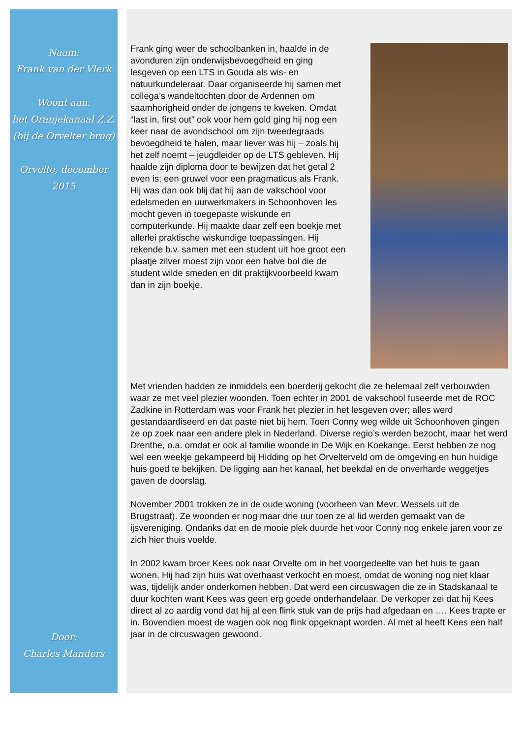Naam:
Frank van der Vlerk
Woont aan:
het Oranjekanaal Z.Z.
(bij de Orvelter brug)
Orvelte, december 2015
Door:
Charles Manders
Frank ging weer de schoolbanken in, haalde in de avonduren zijn onderwijsbevoegdheid en ging lesgeven op een LTS in Gouda als wis- en natuurkundeleraar. Daar organiseerde hij samen met collega’s wandeltochten door de Ardennen om saamhorigheid onder de jongens te kweken. Omdat “last in, first out” ook voor hem gold ging hij nog een keer naar de avondschool om zijn tweedegraads bevoegdheid te halen, maar liever was hij – zoals hij het zelf noemt – jeugdleider op de LTS gebleven. Hij haalde zijn diploma door te bewijzen dat het getal 2 even is; een gruwel voor een pragmaticus als Frank. Hij was dan ook blij dat hij aan de vakschool voor edelsmeden en uurwerkmakers in Schoonhoven les mocht geven in toegepaste wiskunde en computerkunde. Hij maakte daar zelf een boekje met allerlei praktische wiskundige toepassingen. Hij rekende b.v. samen met een student uit hoe groot een plaatje zilver moest zijn voor een halve bol die de student wilde smeden en dit praktijkvoorbeeld kwam dan in zijn boekje.
Met vrienden hadden ze inmiddels een boerderij gekocht die ze helemaal zelf verbouwden waar ze met veel plezier woonden. Toen echter in 2001 de vakschool fuseerde met de ROC Zadkine in Rotterdam was voor Frank het plezier in het lesgeven over; alles werd gestandaardiseerd en dat paste niet bij hem. Toen Conny weg wilde uit Schoonhoven gingen ze op zoek naar een andere plek in Nederland. Diverse regio’s werden bezocht, maar het werd Drenthe, o.a. omdat er ook al familie woonde in De Wijk en Koekange. Eerst hebben ze nog wel een weekje gekampeerd bij Hidding op het Orvelterveld om de omgeving en hun huidige huis goed te bekijken. De ligging aan het kanaal, het beekdal en de onverharde weggetjes gaven de doorslag.
November 2001 trokken ze in de oude woning (voorheen van Mevr. Wessels uit de Brugstraat). Ze woonden er nog maar drie uur toen ze al lid werden gemaakt van de ijsvereniging. Ondanks dat en de mooie plek duurde het voor Conny nog enkele jaren voor ze zich hier thuis voelde.
In 2002 kwam broer Kees ook naar Orvelte om in het voorgedeelte van het huis te gaan wonen. Hij had zijn huis wat overhaast verkocht en moest, omdat de woning nog niet klaar was, tijdelijk ander onderkomen hebben. Dat werd een circuswagen die ze in Stadskanaal te duur kochten want Kees was geen erg goede onderhandelaar. De verkoper zei dat hij Kees direct al zo aardig vond dat hij al een flink stuk van de prijs had afgedaan en …. Kees trapte er in. Bovendien moest de wagen ook nog flink opgeknapt worden. Al met al heeft Kees een half jaar in de circuswagen gewoond.